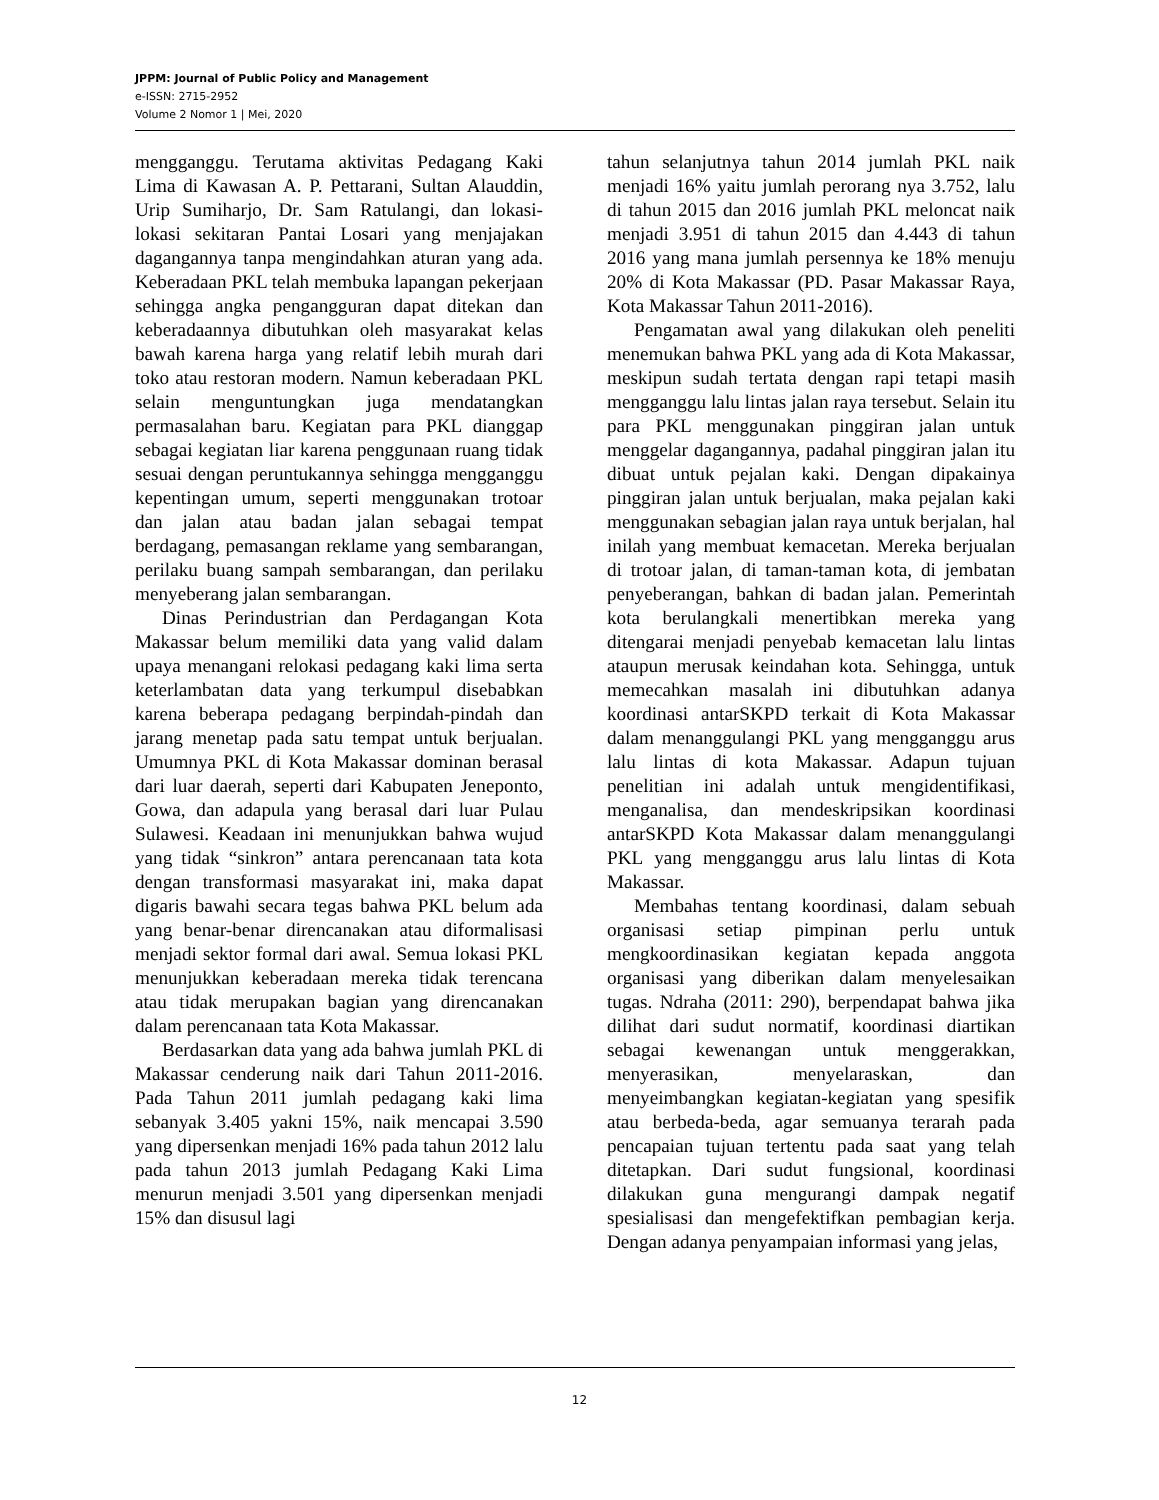JPPM: Journal of Public Policy and Management
e-ISSN: 2715-2952
Volume 2 Nomor 1 | Mei, 2020
mengganggu. Terutama aktivitas Pedagang Kaki Lima di Kawasan A. P. Pettarani, Sultan Alauddin, Urip Sumiharjo, Dr. Sam Ratulangi, dan lokasi-lokasi sekitaran Pantai Losari yang menjajakan dagangannya tanpa mengindahkan aturan yang ada. Keberadaan PKL telah membuka lapangan pekerjaan sehingga angka pengangguran dapat ditekan dan keberadaannya dibutuhkan oleh masyarakat kelas bawah karena harga yang relatif lebih murah dari toko atau restoran modern. Namun keberadaan PKL selain menguntungkan juga mendatangkan permasalahan baru. Kegiatan para PKL dianggap sebagai kegiatan liar karena penggunaan ruang tidak sesuai dengan peruntukannya sehingga mengganggu kepentingan umum, seperti menggunakan trotoar dan jalan atau badan jalan sebagai tempat berdagang, pemasangan reklame yang sembarangan, perilaku buang sampah sembarangan, dan perilaku menyeberang jalan sembarangan.
Dinas Perindustrian dan Perdagangan Kota Makassar belum memiliki data yang valid dalam upaya menangani relokasi pedagang kaki lima serta keterlambatan data yang terkumpul disebabkan karena beberapa pedagang berpindah-pindah dan jarang menetap pada satu tempat untuk berjualan. Umumnya PKL di Kota Makassar dominan berasal dari luar daerah, seperti dari Kabupaten Jeneponto, Gowa, dan adapula yang berasal dari luar Pulau Sulawesi. Keadaan ini menunjukkan bahwa wujud yang tidak “sinkron” antara perencanaan tata kota dengan transformasi masyarakat ini, maka dapat digaris bawahi secara tegas bahwa PKL belum ada yang benar-benar direncanakan atau diformalisasi menjadi sektor formal dari awal. Semua lokasi PKL menunjukkan keberadaan mereka tidak terencana atau tidak merupakan bagian yang direncanakan dalam perencanaan tata Kota Makassar.
Berdasarkan data yang ada bahwa jumlah PKL di Makassar cenderung naik dari Tahun 2011-2016. Pada Tahun 2011 jumlah pedagang kaki lima sebanyak 3.405 yakni 15%, naik mencapai 3.590 yang dipersenkan menjadi 16% pada tahun 2012 lalu pada tahun 2013 jumlah Pedagang Kaki Lima menurun menjadi 3.501 yang dipersenkan menjadi 15% dan disusul lagi
tahun selanjutnya tahun 2014 jumlah PKL naik menjadi 16% yaitu jumlah perorang nya 3.752, lalu di tahun 2015 dan 2016 jumlah PKL meloncat naik menjadi 3.951 di tahun 2015 dan 4.443 di tahun 2016 yang mana jumlah persennya ke 18% menuju 20% di Kota Makassar (PD. Pasar Makassar Raya, Kota Makassar Tahun 2011-2016).
Pengamatan awal yang dilakukan oleh peneliti menemukan bahwa PKL yang ada di Kota Makassar, meskipun sudah tertata dengan rapi tetapi masih mengganggu lalu lintas jalan raya tersebut. Selain itu para PKL menggunakan pinggiran jalan untuk menggelar dagangannya, padahal pinggiran jalan itu dibuat untuk pejalan kaki. Dengan dipakainya pinggiran jalan untuk berjualan, maka pejalan kaki menggunakan sebagian jalan raya untuk berjalan, hal inilah yang membuat kemacetan. Mereka berjualan di trotoar jalan, di taman-taman kota, di jembatan penyeberangan, bahkan di badan jalan. Pemerintah kota berulangkali menertibkan mereka yang ditengarai menjadi penyebab kemacetan lalu lintas ataupun merusak keindahan kota. Sehingga, untuk memecahkan masalah ini dibutuhkan adanya koordinasi antarSKPD terkait di Kota Makassar dalam menanggulangi PKL yang mengganggu arus lalu lintas di kota Makassar. Adapun tujuan penelitian ini adalah untuk mengidentifikasi, menganalisa, dan mendeskripsikan koordinasi antarSKPD Kota Makassar dalam menanggulangi PKL yang mengganggu arus lalu lintas di Kota Makassar.
Membahas tentang koordinasi, dalam sebuah organisasi setiap pimpinan perlu untuk mengkoordinasikan kegiatan kepada anggota organisasi yang diberikan dalam menyelesaikan tugas. Ndraha (2011: 290), berpendapat bahwa jika dilihat dari sudut normatif, koordinasi diartikan sebagai kewenangan untuk menggerakkan, menyerasikan, menyelaraskan, dan menyeimbangkan kegiatan-kegiatan yang spesifik atau berbeda-beda, agar semuanya terarah pada pencapaian tujuan tertentu pada saat yang telah ditetapkan. Dari sudut fungsional, koordinasi dilakukan guna mengurangi dampak negatif spesialisasi dan mengefektifkan pembagian kerja. Dengan adanya penyampaian informasi yang jelas,
12